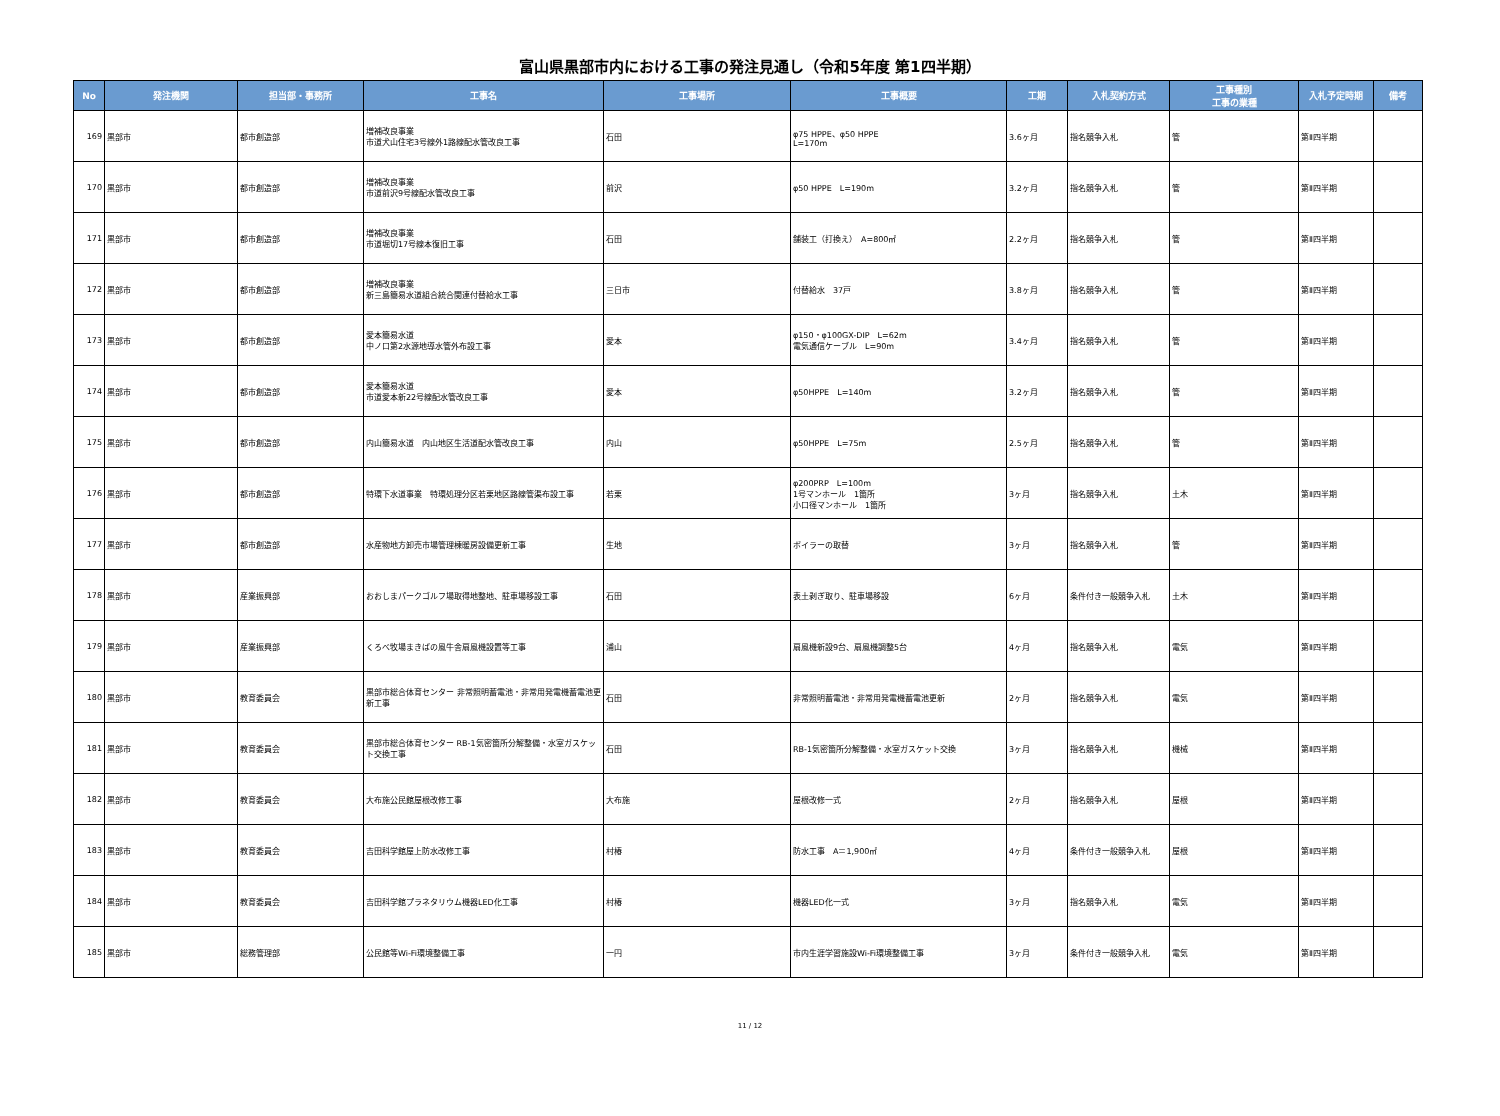富山県黒部市内における工事の発注見通し（令和5年度 第1四半期）
| No | 発注機関 | 担当部・事務所 | 工事名 | 工事場所 | 工事概要 | 工期 | 入札契約方式 | 工事種別 工事の業種 | 入札予定時期 | 備考 |
| --- | --- | --- | --- | --- | --- | --- | --- | --- | --- | --- |
| 169 | 黒部市 | 都市創造部 | 増補改良事業 市道犬山住宅3号線外1路線配水管改良工事 | 石田 | φ75 HPPE、φ50 HPPE L=170m | 3.6ヶ月 | 指名競争入札 | 管 | 第Ⅱ四半期 | |
| 170 | 黒部市 | 都市創造部 | 増補改良事業 市道前沢9号線配水管改良工事 | 前沢 | φ50 HPPE L=190m | 3.2ヶ月 | 指名競争入札 | 管 | 第Ⅱ四半期 | |
| 171 | 黒部市 | 都市創造部 | 増補改良事業 市道堀切17号線本復旧工事 | 石田 | 舗装工（打換え） A=800㎡ | 2.2ヶ月 | 指名競争入札 | 管 | 第Ⅱ四半期 | |
| 172 | 黒部市 | 都市創造部 | 増補改良事業 新三島簡易水道組合統合関連付替給水工事 | 三日市 | 付替給水 37戸 | 3.8ヶ月 | 指名競争入札 | 管 | 第Ⅱ四半期 | |
| 173 | 黒部市 | 都市創造部 | 愛本簡易水道 中ノ口第2水源地導水管外布設工事 | 愛本 | φ150・φ100GX-DIP L=62m 電気通信ケーブル L=90m | 3.4ヶ月 | 指名競争入札 | 管 | 第Ⅱ四半期 | |
| 174 | 黒部市 | 都市創造部 | 愛本簡易水道 市道愛本新22号線配水管改良工事 | 愛本 | φ50HPPE L=140m | 3.2ヶ月 | 指名競争入札 | 管 | 第Ⅱ四半期 | |
| 175 | 黒部市 | 都市創造部 | 内山簡易水道 内山地区生活道配水管改良工事 | 内山 | φ50HPPE L=75m | 2.5ヶ月 | 指名競争入札 | 管 | 第Ⅱ四半期 | |
| 176 | 黒部市 | 都市創造部 | 特環下水道事業 特環処理分区若栗地区路線管渠布設工事 | 若栗 | φ200PRP L=100m 1号マンホール 1箇所 小口径マンホール 1箇所 | 3ヶ月 | 指名競争入札 | 土木 | 第Ⅱ四半期 | |
| 177 | 黒部市 | 都市創造部 | 水産物地方卸売市場管理棟暖房設備更新工事 | 生地 | ボイラーの取替 | 3ヶ月 | 指名競争入札 | 管 | 第Ⅱ四半期 | |
| 178 | 黒部市 | 産業振興部 | おおしまパークゴルフ場取得地整地、駐車場移設工事 | 石田 | 表土剥ぎ取り、駐車場移設 | 6ヶ月 | 条件付き一般競争入札 | 土木 | 第Ⅱ四半期 | |
| 179 | 黒部市 | 産業振興部 | くろべ牧場まきばの風牛舎扇風機設置等工事 | 浦山 | 扇風機新設9台、扇風機調整5台 | 4ヶ月 | 指名競争入札 | 電気 | 第Ⅱ四半期 | |
| 180 | 黒部市 | 教育委員会 | 黒部市総合体育センター 非常照明蓄電池・非常用発電機蓄電池更新工事 | 石田 | 非常照明蓄電池・非常用発電機蓄電池更新 | 2ヶ月 | 指名競争入札 | 電気 | 第Ⅱ四半期 | |
| 181 | 黒部市 | 教育委員会 | 黒部市総合体育センター RB-1気密箇所分解整備・水室ガスケット交換工事 | 石田 | RB-1気密箇所分解整備・水室ガスケット交換 | 3ヶ月 | 指名競争入札 | 機械 | 第Ⅱ四半期 | |
| 182 | 黒部市 | 教育委員会 | 大布施公民館屋根改修工事 | 大布施 | 屋根改修一式 | 2ヶ月 | 指名競争入札 | 屋根 | 第Ⅱ四半期 | |
| 183 | 黒部市 | 教育委員会 | 吉田科学館屋上防水改修工事 | 村椿 | 防水工事 A＝1,900㎡ | 4ヶ月 | 条件付き一般競争入札 | 屋根 | 第Ⅱ四半期 | |
| 184 | 黒部市 | 教育委員会 | 吉田科学館プラネタリウム機器LED化工事 | 村椿 | 機器LED化一式 | 3ヶ月 | 指名競争入札 | 電気 | 第Ⅱ四半期 | |
| 185 | 黒部市 | 総務管理部 | 公民館等Wi-Fi環境整備工事 | 一円 | 市内生涯学習施設Wi-Fi環境整備工事 | 3ヶ月 | 条件付き一般競争入札 | 電気 | 第Ⅱ四半期 | |
11 / 12